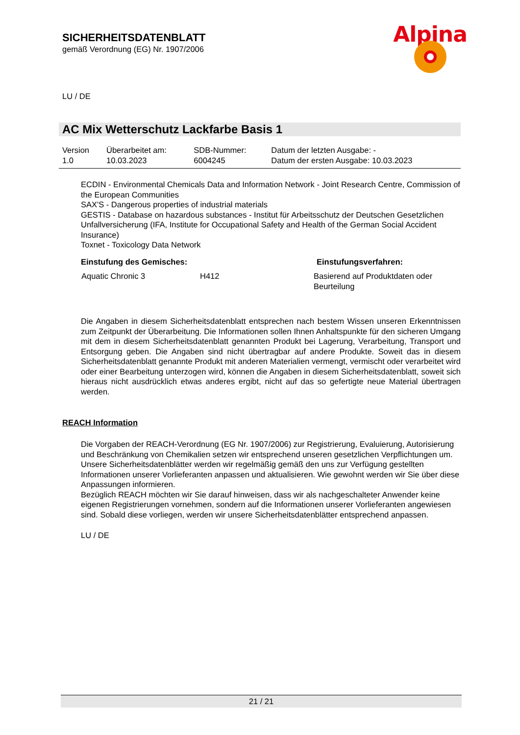SICHERHEITSDATENBLATT
gemäß Verordnung (EG) Nr. 1907/2006
Alpina
LU / DE
AC Mix Wetterschutz Lackfarbe Basis 1
| Version 1.0 | Überarbeitet am: 10.03.2023 | SDB-Nummer: 6004245 | Datum der letzten Ausgabe: - Datum der ersten Ausgabe: 10.03.2023 |
ECDIN - Environmental Chemicals Data and Information Network - Joint Research Centre, Commission of the European Communities
SAX'S - Dangerous properties of industrial materials
GESTIS - Database on hazardous substances - Institut für Arbeitsschutz der Deutschen Gesetzlichen Unfallversicherung (IFA, Institute for Occupational Safety and Health of the German Social Accident Insurance)
Toxnet - Toxicology Data Network
| Einstufung des Gemisches: | | Einstufungsverfahren: |
| --- | --- | --- |
| Aquatic Chronic 3 | H412 | Basierend auf Produktdaten oder Beurteilung |
Die Angaben in diesem Sicherheitsdatenblatt entsprechen nach bestem Wissen unseren Erkenntnissen zum Zeitpunkt der Überarbeitung. Die Informationen sollen Ihnen Anhaltspunkte für den sicheren Umgang mit dem in diesem Sicherheitsdatenblatt genannten Produkt bei Lagerung, Verarbeitung, Transport und Entsorgung geben. Die Angaben sind nicht übertragbar auf andere Produkte. Soweit das in diesem Sicherheitsdatenblatt genannte Produkt mit anderen Materialien vermengt, vermischt oder verarbeitet wird oder einer Bearbeitung unterzogen wird, können die Angaben in diesem Sicherheitsdatenblatt, soweit sich hieraus nicht ausdrücklich etwas anderes ergibt, nicht auf das so gefertigte neue Material übertragen werden.
REACH Information
Die Vorgaben der REACH-Verordnung (EG Nr. 1907/2006) zur Registrierung, Evaluierung, Autorisierung und Beschränkung von Chemikalien setzen wir entsprechend unseren gesetzlichen Verpflichtungen um. Unsere Sicherheitsdatenblätter werden wir regelmäßig gemäß den uns zur Verfügung gestellten Informationen unserer Vorlieferanten anpassen und aktualisieren. Wie gewohnt werden wir Sie über diese Anpassungen informieren.
Bezüglich REACH möchten wir Sie darauf hinweisen, dass wir als nachgeschalteter Anwender keine eigenen Registrierungen vornehmen, sondern auf die Informationen unserer Vorlieferanten angewiesen sind. Sobald diese vorliegen, werden wir unsere Sicherheitsdatenblätter entsprechend anpassen.
LU / DE
21 / 21